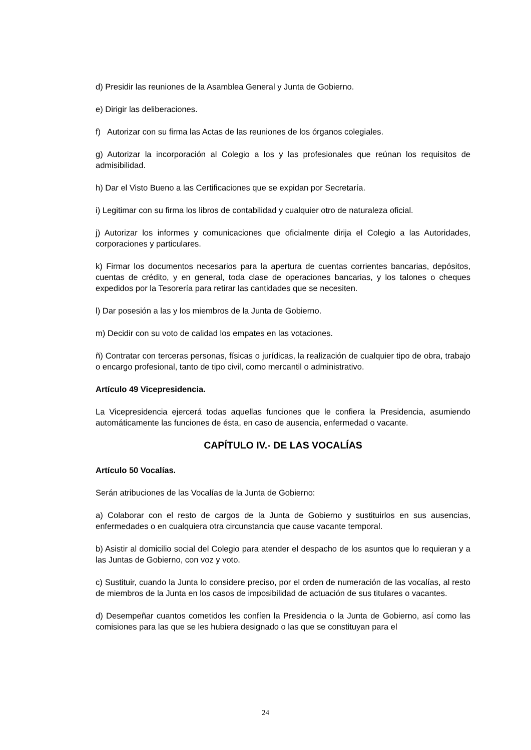d) Presidir las reuniones de la Asamblea General y Junta de Gobierno.
e) Dirigir las deliberaciones.
f) Autorizar con su firma las Actas de las reuniones de los órganos colegiales.
g) Autorizar la incorporación al Colegio a los y las profesionales que reúnan los requisitos de admisibilidad.
h) Dar el Visto Bueno a las Certificaciones que se expidan por Secretaría.
i) Legitimar con su firma los libros de contabilidad y cualquier otro de naturaleza oficial.
j) Autorizar los informes y comunicaciones que oficialmente dirija el Colegio a las Autoridades, corporaciones y particulares.
k) Firmar los documentos necesarios para la apertura de cuentas corrientes bancarias, depósitos, cuentas de crédito, y en general, toda clase de operaciones bancarias, y los talones o cheques expedidos por la Tesorería para retirar las cantidades que se necesiten.
l) Dar posesión a las y los miembros de la Junta de Gobierno.
m) Decidir con su voto de calidad los empates en las votaciones.
ñ) Contratar con terceras personas, físicas o jurídicas, la realización de cualquier tipo de obra, trabajo o encargo profesional, tanto de tipo civil, como mercantil o administrativo.
Artículo 49 Vicepresidencia.
La Vicepresidencia ejercerá todas aquellas funciones que le confiera la Presidencia, asumiendo automáticamente las funciones de ésta, en caso de ausencia, enfermedad o vacante.
CAPÍTULO IV.- DE LAS VOCALÍAS
Artículo 50 Vocalías.
Serán atribuciones de las Vocalías de la Junta de Gobierno:
a) Colaborar con el resto de cargos de la Junta de Gobierno y sustituirlos en sus ausencias, enfermedades o en cualquiera otra circunstancia que cause vacante temporal.
b) Asistir al domicilio social del Colegio para atender el despacho de los asuntos que lo requieran y a las Juntas de Gobierno, con voz y voto.
c) Sustituir, cuando la Junta lo considere preciso, por el orden de numeración de las vocalías, al resto de miembros de la Junta en los casos de imposibilidad de actuación de sus titulares o vacantes.
d) Desempeñar cuantos cometidos les confíen la Presidencia o la Junta de Gobierno, así como las comisiones para las que se les hubiera designado o las que se constituyan para el
24